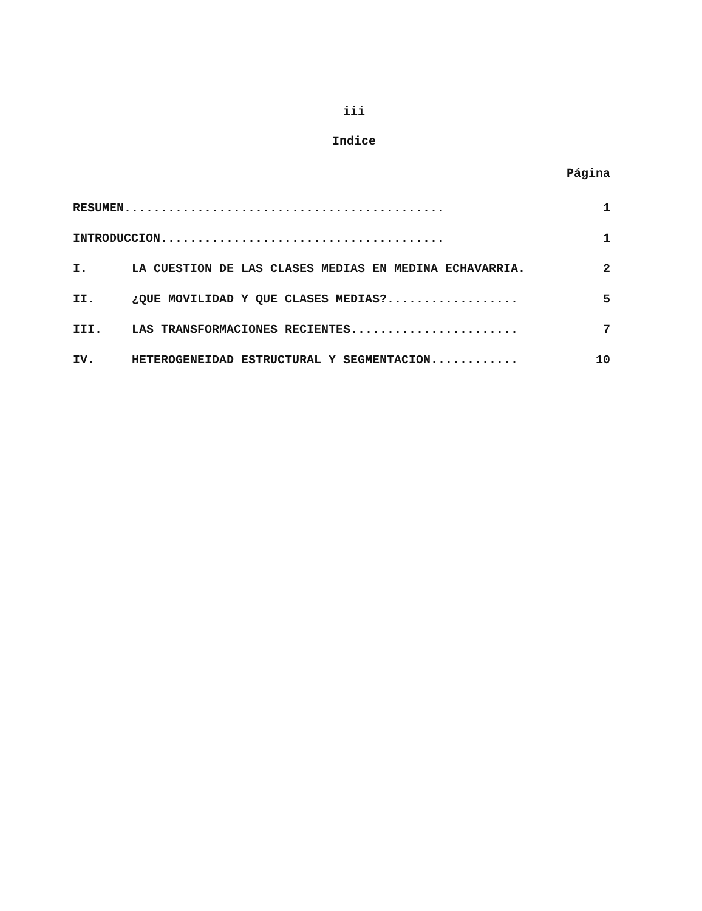iii
Indice
Página
RESUMEN............................................ 1
INTRODUCCION....................................... 1
I. LA CUESTION DE LAS CLASES MEDIAS EN MEDINA ECHAVARRIA. 2
II. ¿QUE MOVILIDAD Y QUE CLASES MEDIAS?.................. 5
III. LAS TRANSFORMACIONES RECIENTES....................... 7
IV. HETEROGENEIDAD ESTRUCTURAL Y SEGMENTACION............ 10